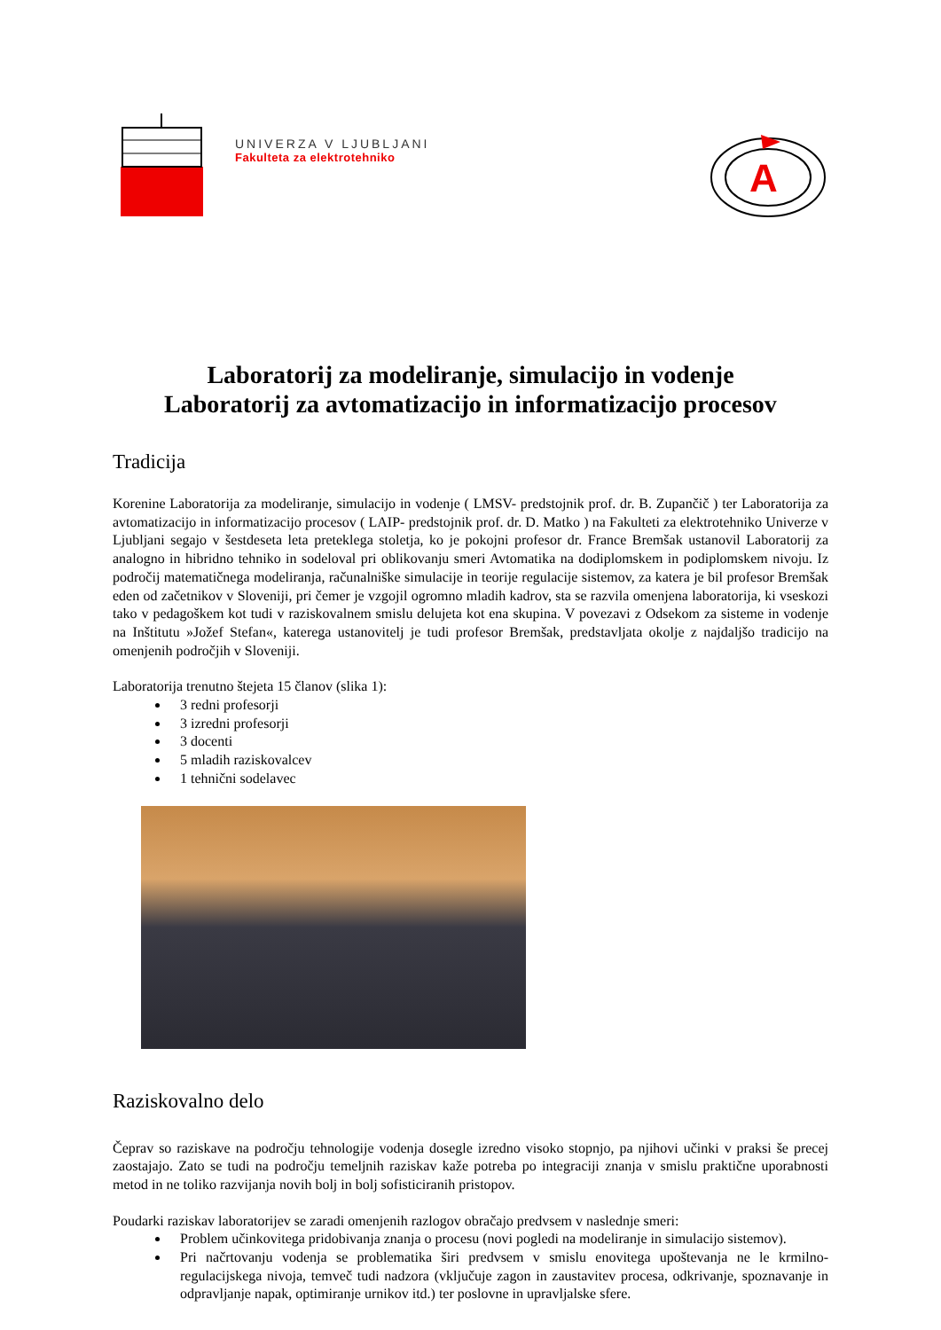UNIVERZA V LJUBLJANI
Fakulteta za elektrotehniko
A
Laboratorij za modeliranje, simulacijo in vodenje
Laboratorij za avtomatizacijo in informatizacijo procesov
Tradicija
Korenine Laboratorija za modeliranje, simulacijo in vodenje ( LMSV- predstojnik prof. dr. B. Zupančič ) ter Laboratorija za avtomatizacijo in informatizacijo procesov ( LAIP- predstojnik prof. dr. D. Matko ) na Fakulteti za elektrotehniko Univerze v Ljubljani segajo v šestdeseta leta preteklega stoletja, ko je pokojni profesor dr. France Bremšak ustanovil Laboratorij za analogno in hibridno tehniko in sodeloval pri oblikovanju smeri Avtomatika na dodiplomskem in podiplomskem nivoju. Iz področij matematičnega modeliranja, računalniške simulacije in teorije regulacije sistemov, za katera je bil profesor Bremšak eden od začetnikov v Sloveniji, pri čemer je vzgojil ogromno mladih kadrov, sta se razvila omenjena laboratorija, ki vseskozi tako v pedagoškem kot tudi v raziskovalnem smislu delujeta kot ena skupina. V povezavi z Odsekom za sisteme in vodenje na Inštitutu »Jožef Stefan«, katerega ustanovitelj je tudi profesor Bremšak, predstavljata okolje z najdaljšo tradicijo na omenjenih področjih v Sloveniji.
Laboratorija trenutno štejeta 15 članov (slika 1):
3 redni profesorji
3 izredni profesorji
3 docenti
5 mladih raziskovalcev
1 tehnični sodelavec
Raziskovalno delo
Čeprav so raziskave na področju tehnologije vodenja dosegle izredno visoko stopnjo, pa njihovi učinki v praksi še precej zaostajajo. Zato se tudi na področju temeljnih raziskav kaže potreba po integraciji znanja v smislu praktične uporabnosti metod in ne toliko razvijanja novih bolj in bolj sofisticiranih pristopov.
Poudarki raziskav laboratorijev se zaradi omenjenih razlogov obračajo predvsem v naslednje smeri:
Problem učinkovitega pridobivanja znanja o procesu (novi pogledi na modeliranje in simulacijo sistemov).
Pri načrtovanju vodenja se problematika širi predvsem v smislu enovitega upoštevanja ne le krmilno-regulacijskega nivoja, temveč tudi nadzora (vključuje zagon in zaustavitev procesa, odkrivanje, spoznavanje in odpravljanje napak, optimiranje urnikov itd.) ter poslovne in upravljalske sfere.